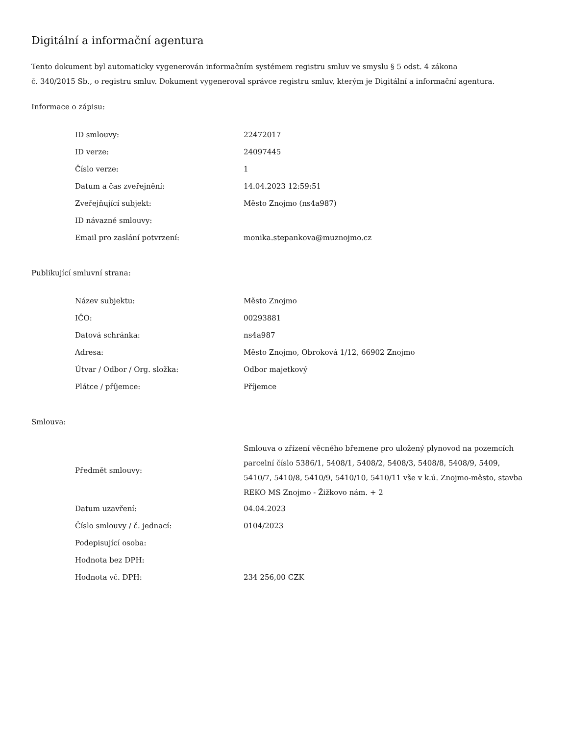Digitální a informační agentura
Tento dokument byl automaticky vygenerován informačním systémem registru smluv ve smyslu § 5 odst. 4 zákona
č. 340/2015 Sb., o registru smluv. Dokument vygeneroval správce registru smluv, kterým je Digitální a informační agentura.
Informace o zápisu:
| ID smlouvy: | 22472017 |
| ID verze: | 24097445 |
| Číslo verze: | 1 |
| Datum a čas zveřejnění: | 14.04.2023 12:59:51 |
| Zveřejňující subjekt: | Město Znojmo (ns4a987) |
| ID návazné smlouvy: | |
| Email pro zaslání potvrzení: | monika.stepankova@muznojmo.cz |
Publikující smluvní strana:
| Název subjektu: | Město Znojmo |
| IČO: | 00293881 |
| Datová schránka: | ns4a987 |
| Adresa: | Město Znojmo, Obroková 1/12, 66902 Znojmo |
| Útvar / Odbor / Org. složka: | Odbor majetkový |
| Plátce / příjemce: | Příjemce |
Smlouva:
| Předmět smlouvy: | Smlouva o zřízení věcného břemene pro uložený plynovod na pozemcích parcelní číslo 5386/1, 5408/1, 5408/2, 5408/3, 5408/8, 5408/9, 5409, 5410/7, 5410/8, 5410/9, 5410/10, 5410/11 vše v k.ú. Znojmo-město, stavba REKO MS Znojmo - Žižkovo nám. + 2 |
| Datum uzavření: | 04.04.2023 |
| Číslo smlouvy / č. jednací: | 0104/2023 |
| Podepisující osoba: | |
| Hodnota bez DPH: | |
| Hodnota vč. DPH: | 234 256,00 CZK |